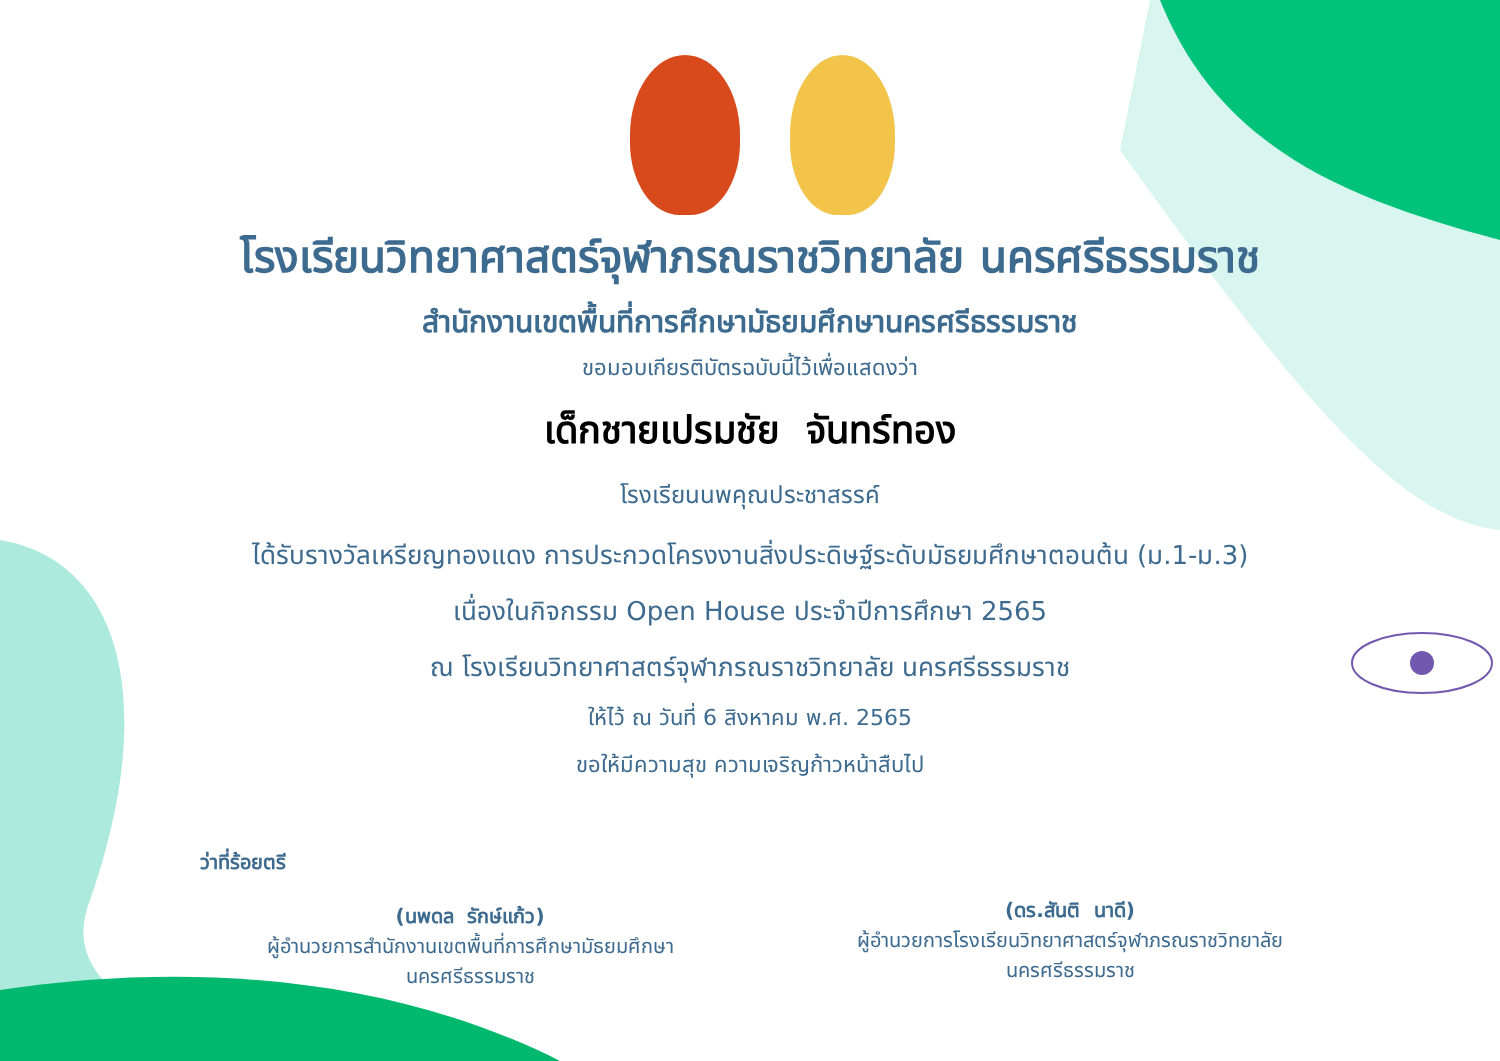โรงเรียนวิทยาศาสตร์จุฬาภรณราชวิทยาลัย นครศรีธรรมราช
สำนักงานเขตพื้นที่การศึกษามัธยมศึกษานครศรีธรรมราช
ขอมอบเกียรติบัตรฉบับนี้ไว้เพื่อแสดงว่า
เด็กชายเปรมชัย จันทร์ทอง
โรงเรียนนพคุณประชาสรรค์
ได้รับรางวัลเหรียญทองแดง การประกวดโครงงานสิ่งประดิษฐ์ระดับมัธยมศึกษาตอนต้น (ม.1-ม.3)
เนื่องในกิจกรรม Open House ประจำปีการศึกษา 2565
ณ โรงเรียนวิทยาศาสตร์จุฬาภรณราชวิทยาลัย นครศรีธรรมราช
ให้ไว้ ณ วันที่ 6 สิงหาคม พ.ศ. 2565
ขอให้มีความสุข ความเจริญก้าวหน้าสืบไป
ว่าที่ร้อยตรี
(นพดล รักษ์แก้ว)
ผู้อำนวยการสำนักงานเขตพื้นที่การศึกษามัธยมศึกษา
นครศรีธรรมราช
(ดร.สันติ นาดี)
ผู้อำนวยการโรงเรียนวิทยาศาสตร์จุฬาภรณราชวิทยาลัย
นครศรีธรรมราช